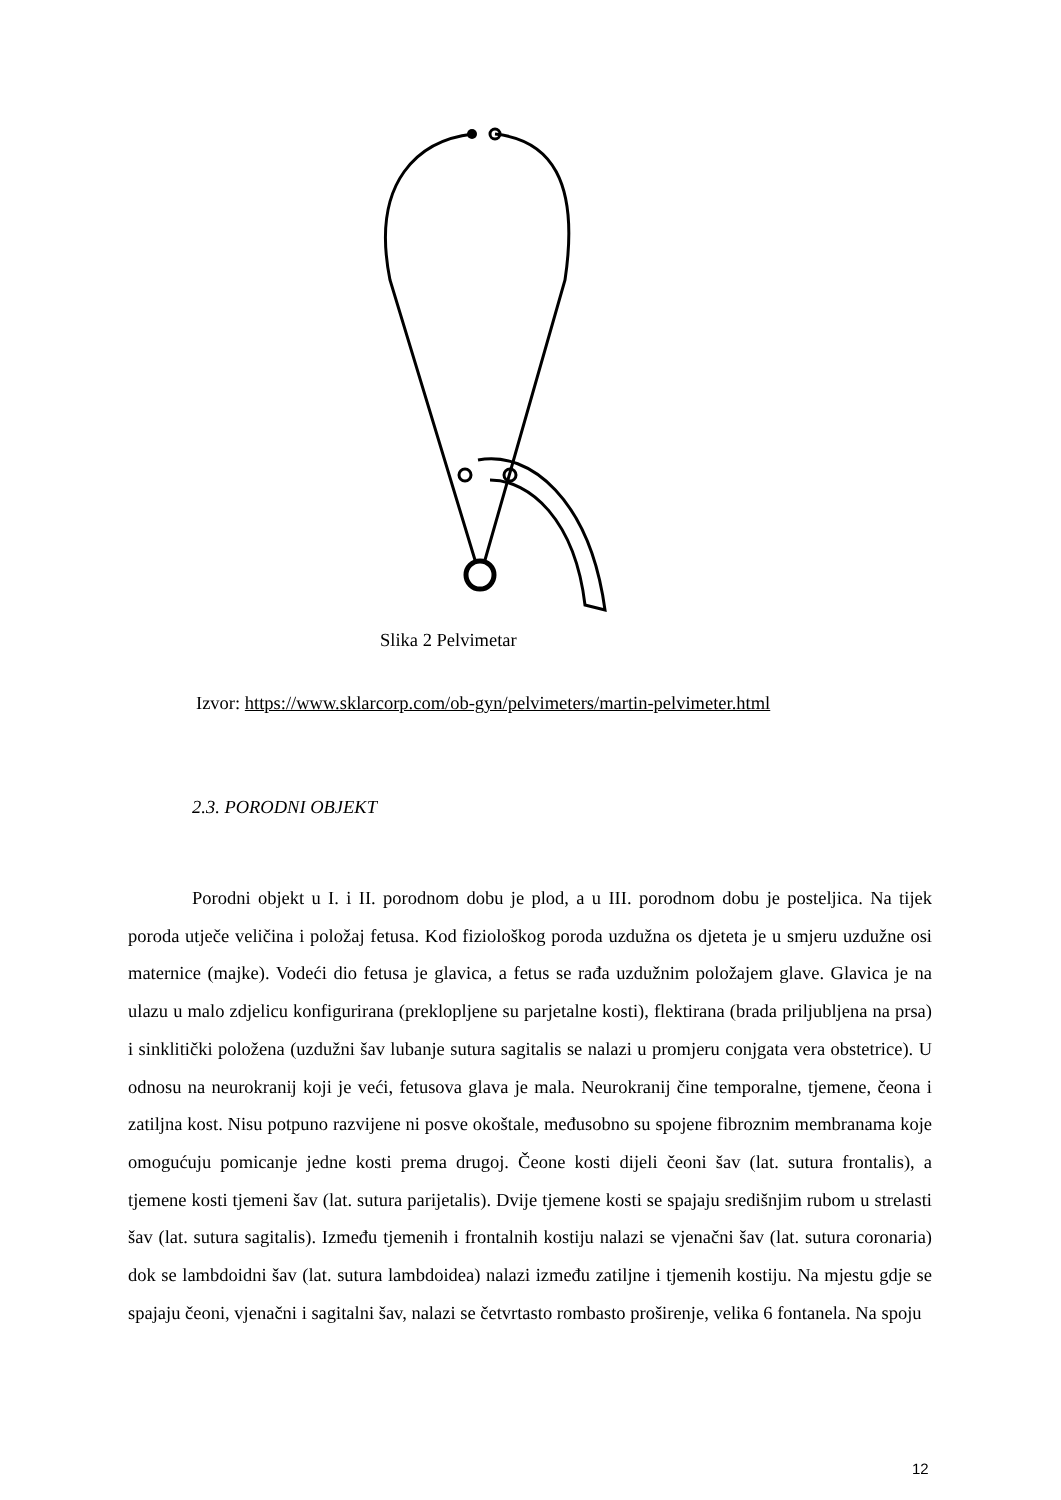Slika 2 Pelvimetar
Izvor: https://www.sklarcorp.com/ob-gyn/pelvimeters/martin-pelvimeter.html
2.3. PORODNI OBJEKT
Porodni objekt u I. i II. porodnom dobu je plod, a u III. porodnom dobu je posteljica. Na tijek poroda utječe veličina i položaj fetusa. Kod fiziološkog poroda uzdužna os djeteta je u smjeru uzdužne osi maternice (majke). Vodeći dio fetusa je glavica, a fetus se rađa uzdužnim položajem glave. Glavica je na ulazu u malo zdjelicu konfigurirana (preklopljene su parjetalne kosti), flektirana (brada priljubljena na prsa) i sinklitički položena (uzdužni šav lubanje sutura sagitalis se nalazi u promjeru conjgata vera obstetrice). U odnosu na neurokranij koji je veći, fetusova glava je mala. Neurokranij čine temporalne, tjemene, čeona i zatiljna kost. Nisu potpuno razvijene ni posve okoštale, međusobno su spojene fibroznim membranama koje omogućuju pomicanje jedne kosti prema drugoj. Čeone kosti dijeli čeoni šav (lat. sutura frontalis), a tjemene kosti tjemeni šav (lat. sutura parijetalis). Dvije tjemene kosti se spajaju središnjim rubom u strelasti šav (lat. sutura sagitalis). Između tjemenih i frontalnih kostiju nalazi se vjenačni šav (lat. sutura coronaria) dok se lambdoidni šav (lat. sutura lambdoidea) nalazi između zatiljne i tjemenih kostiju. Na mjestu gdje se spajaju čeoni, vjenačni i sagitalni šav, nalazi se četvrtasto rombasto proširenje, velika 6 fontanela. Na spoju
12